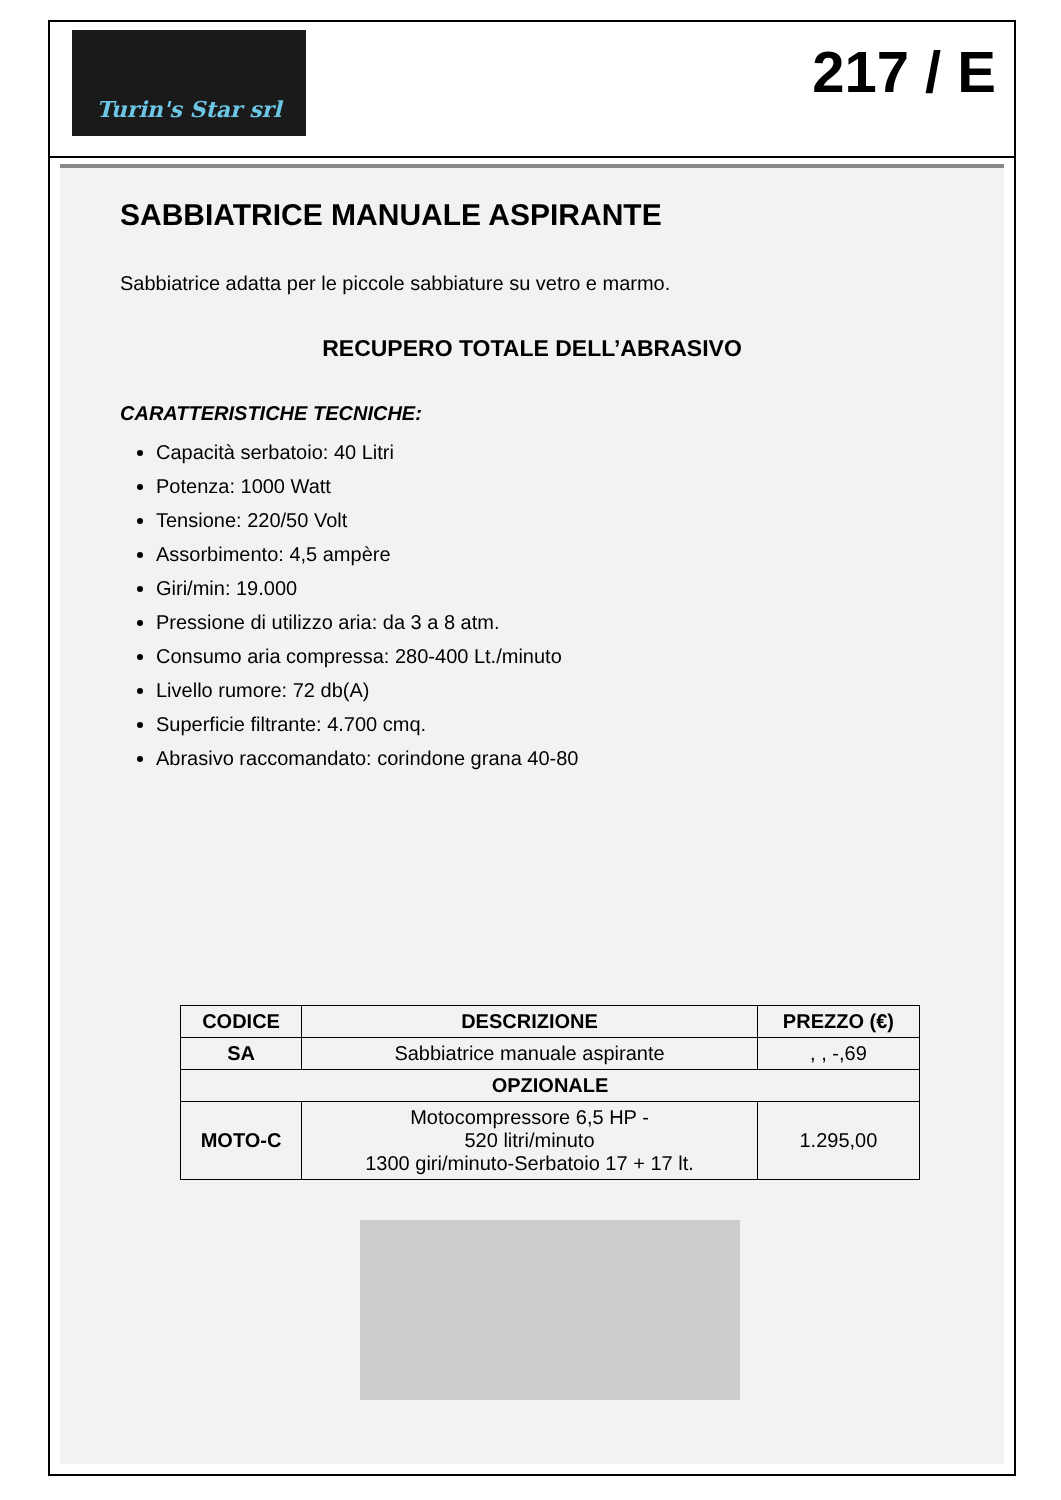Turin's Star srl
217 / E
SABBIATRICE MANUALE ASPIRANTE
Sabbiatrice adatta per le piccole sabbiature su vetro e marmo.
RECUPERO TOTALE DELL’ABRASIVO
CARATTERISTICHE TECNICHE:
Capacità serbatoio: 40 Litri
Potenza: 1000 Watt
Tensione: 220/50 Volt
Assorbimento: 4,5 ampère
Giri/min: 19.000
Pressione di utilizzo aria: da 3 a 8 atm.
Consumo aria compressa: 280-400 Lt./minuto
Livello rumore: 72 db(A)
Superficie filtrante: 4.700 cmq.
Abrasivo raccomandato: corindone grana 40-80
| CODICE | DESCRIZIONE | PREZZO (€) |
| --- | --- | --- |
| SA | Sabbiatrice manuale aspirante | , , -,69 |
| OPZIONALE | | |
| MOTO-C | Motocompressore 6,5 HP - 520 litri/minuto 1300 giri/minuto-Serbatoio 17 + 17 lt. | 1.295,00 |